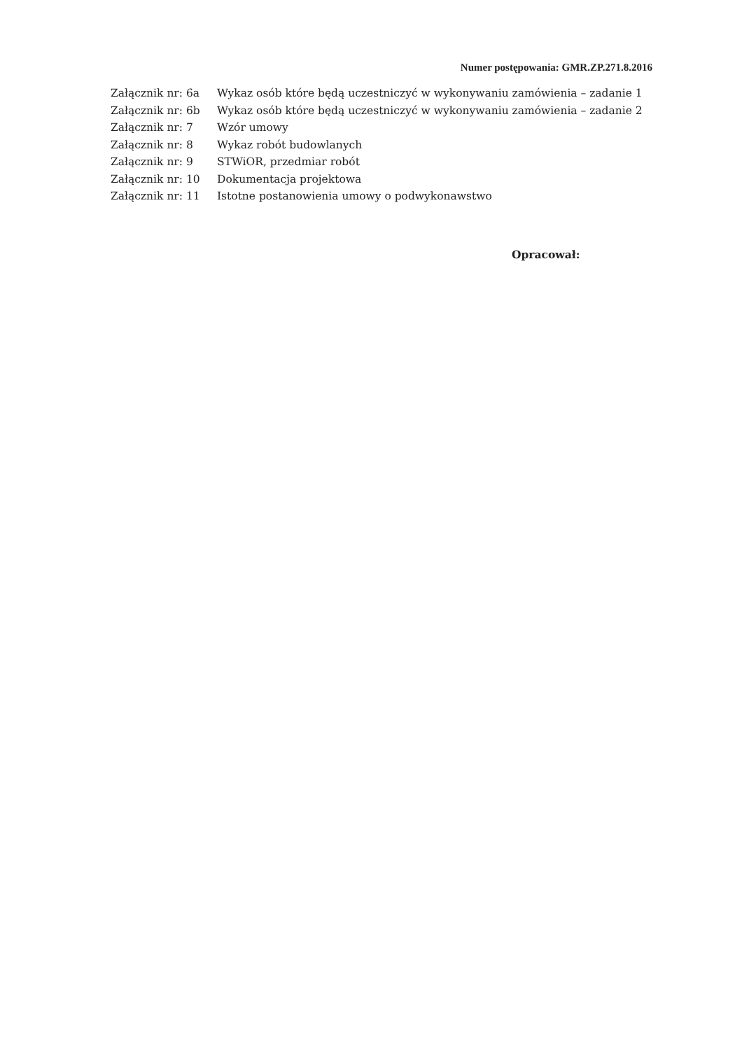Numer postępowania: GMR.ZP.271.8.2016
| Załącznik nr: 6a | Wykaz osób które będą uczestniczyć w wykonywaniu zamówienia – zadanie 1 |
| Załącznik nr: 6b | Wykaz osób które będą uczestniczyć w wykonywaniu zamówienia – zadanie 2 |
| Załącznik nr: 7 | Wzór umowy |
| Załącznik nr: 8 | Wykaz robót budowlanych |
| Załącznik nr: 9 | STWiOR, przedmiar robót |
| Załącznik nr: 10 | Dokumentacja projektowa |
| Załącznik nr: 11 | Istotne postanowienia umowy o podwykonawstwo |
Opracował: